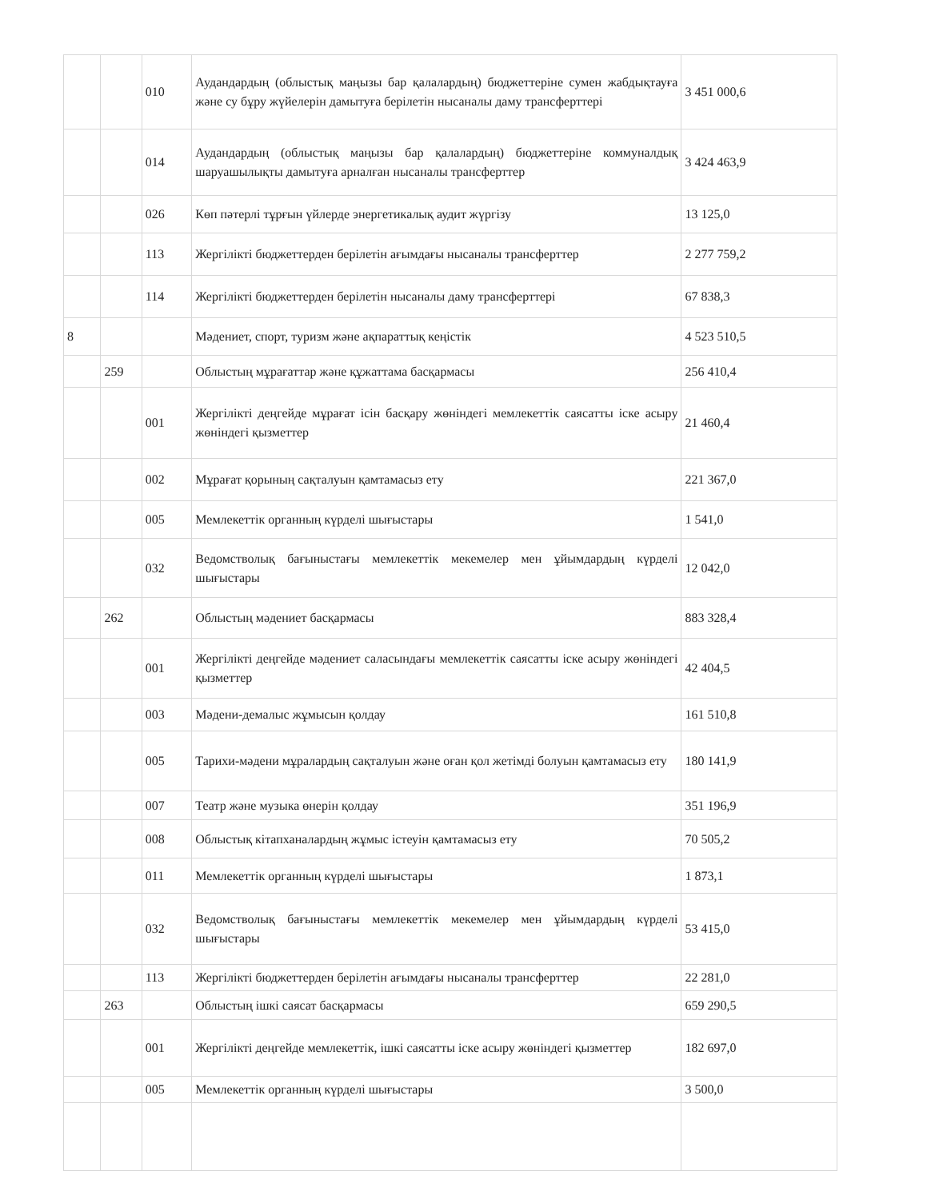| | | 010 | Аудандардың (облыстық маңызы бар қалалардың) бюджеттеріне сумен жабдықтауға және су бұру жүйелерін дамытуға берілетін нысаналы даму трансферттері | 3 451 000,6 |
| | | 014 | Аудандардың (облыстық маңызы бар қалалардың) бюджеттеріне коммуналдық шаруашылықты дамытуға арналған нысаналы трансферттер | 3 424 463,9 |
| | | 026 | Көп пәтерлі тұрғын үйлерде энергетикалық аудит жүргізу | 13 125,0 |
| | | 113 | Жергілікті бюджеттерден берілетін ағымдағы нысаналы трансферттер | 2 277 759,2 |
| | | 114 | Жергілікті бюджеттерден берілетін нысаналы даму трансферттері | 67 838,3 |
| 8 | | | Мәдениет, спорт, туризм және ақпараттық кеңістік | 4 523 510,5 |
| | 259 | | Облыстың мұрағаттар және құжаттама басқармасы | 256 410,4 |
| | | 001 | Жергілікті деңгейде мұрағат ісін басқару жөніндегі мемлекеттік саясатты іске асыру жөніндегі қызметтер | 21 460,4 |
| | | 002 | Мұрағат қорының сақталуын қамтамасыз ету | 221 367,0 |
| | | 005 | Мемлекеттік органның күрделі шығыстары | 1 541,0 |
| | | 032 | Ведомстволық бағыныстағы мемлекеттік мекемелер мен ұйымдардың күрделі шығыстары | 12 042,0 |
| | 262 | | Облыстың мәдениет басқармасы | 883 328,4 |
| | | 001 | Жергілікті деңгейде мәдениет саласындағы мемлекеттік саясатты іске асыру жөніндегі қызметтер | 42 404,5 |
| | | 003 | Мәдени-демалыс жұмысын қолдау | 161 510,8 |
| | | 005 | Тарихи-мәдени мұралардың сақталуын және оған қол жетімді болуын қамтамасыз ету | 180 141,9 |
| | | 007 | Театр және музыка өнерін қолдау | 351 196,9 |
| | | 008 | Облыстық кітапханалардың жұмыс істеуін қамтамасыз ету | 70 505,2 |
| | | 011 | Мемлекеттік органның күрделі шығыстары | 1 873,1 |
| | | 032 | Ведомстволық бағыныстағы мемлекеттік мекемелер мен ұйымдардың күрделі шығыстары | 53 415,0 |
| | | 113 | Жергілікті бюджеттерден берілетін ағымдағы нысаналы трансферттер | 22 281,0 |
| | 263 | | Облыстың ішкі саясат басқармасы | 659 290,5 |
| | | 001 | Жергілікті деңгейде мемлекеттік, ішкі саясатты іске асыру жөніндегі қызметтер | 182 697,0 |
| | | 005 | Мемлекеттік органның күрделі шығыстары | 3 500,0 |